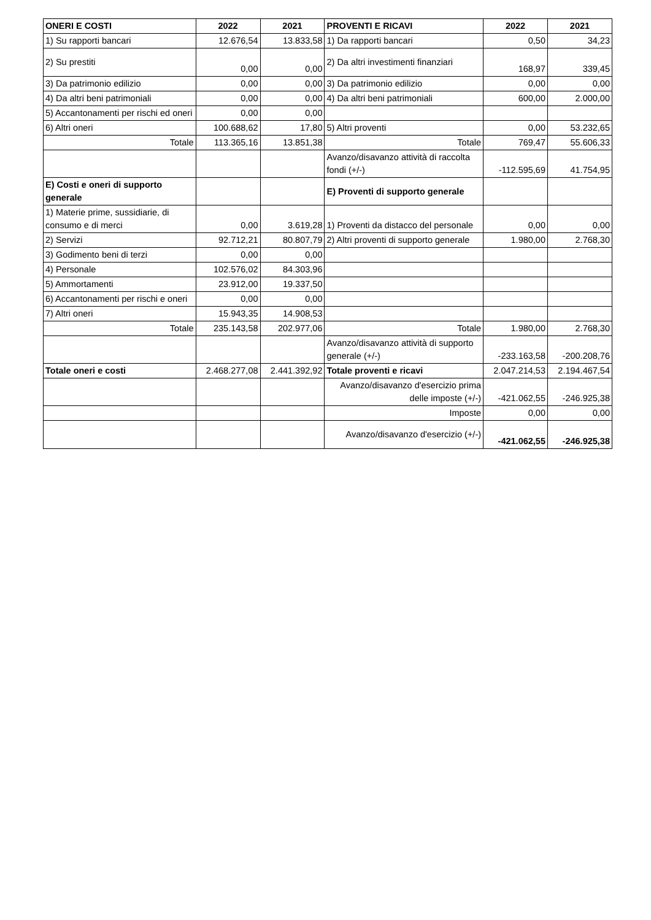| ONERI E COSTI | 2022 | 2021 | PROVENTI E RICAVI | 2022 | 2021 |
| --- | --- | --- | --- | --- | --- |
| 1) Su rapporti bancari | 12.676,54 | 13.833,58 | 1) Da rapporti bancari | 0,50 | 34,23 |
| 2) Su prestiti | 0,00 | 0,00 | 2) Da altri investimenti finanziari | 168,97 | 339,45 |
| 3) Da patrimonio edilizio | 0,00 | 0,00 | 3) Da patrimonio edilizio | 0,00 | 0,00 |
| 4) Da altri beni patrimoniali | 0,00 | 0,00 | 4) Da altri beni patrimoniali | 600,00 | 2.000,00 |
| 5) Accantonamenti per rischi ed oneri | 0,00 | 0,00 | | | |
| 6) Altri oneri | 100.688,62 | 17,80 | 5) Altri proventi | 0,00 | 53.232,65 |
| Totale | 113.365,16 | 13.851,38 | Totale | 769,47 | 55.606,33 |
| | | | Avanzo/disavanzo attività di raccolta fondi (+/-) | -112.595,69 | 41.754,95 |
| E) Costi e oneri di supporto generale | | | E) Proventi di supporto generale | | |
| 1) Materie prime, sussidiarie, di consumo e di merci | 0,00 | 3.619,28 | 1) Proventi da distacco del personale | 0,00 | 0,00 |
| 2) Servizi | 92.712,21 | 80.807,79 | 2) Altri proventi di supporto generale | 1.980,00 | 2.768,30 |
| 3) Godimento beni di terzi | 0,00 | 0,00 | | | |
| 4) Personale | 102.576,02 | 84.303,96 | | | |
| 5) Ammortamenti | 23.912,00 | 19.337,50 | | | |
| 6) Accantonamenti per rischi e oneri | 0,00 | 0,00 | | | |
| 7) Altri oneri | 15.943,35 | 14.908,53 | | | |
| Totale | 235.143,58 | 202.977,06 | Totale | 1.980,00 | 2.768,30 |
| | | | Avanzo/disavanzo attività di supporto generale (+/-) | -233.163,58 | -200.208,76 |
| Totale oneri e costi | 2.468.277,08 | 2.441.392,92 | Totale proventi e ricavi | 2.047.214,53 | 2.194.467,54 |
| | | | Avanzo/disavanzo d'esercizio prima delle imposte (+/-) | -421.062,55 | -246.925,38 |
| | | | Imposte | 0,00 | 0,00 |
| | | | Avanzo/disavanzo d'esercizio (+/-) | -421.062,55 | -246.925,38 |